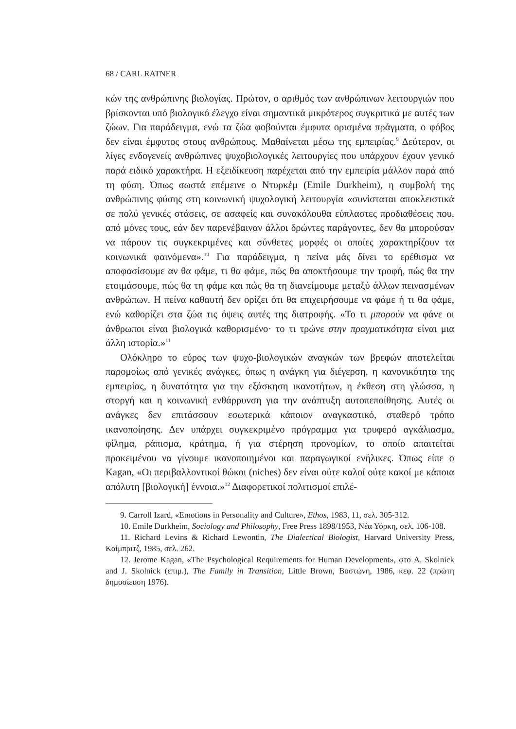68 / CARL RATNER
κών της ανθρώπινης βιολογίας. Πρώτον, ο αριθμός των ανθρώπινων λειτουργιών που βρίσκονται υπό βιολογικό έλεγχο είναι σημαντικά μικρότερος συγκριτικά με αυτές των ζώων. Για παράδειγμα, ενώ τα ζώα φοβούνται έμφυτα ορισμένα πράγματα, ο φόβος δεν είναι έμφυτος στους ανθρώπους. Μαθαίνεται μέσω της εμπειρίας.<sup>9</sup> Δεύτερον, οι λίγες ενδογενείς ανθρώπινες ψυχοβιολογικές λειτουργίες που υπάρχουν έχουν γενικό παρά ειδικό χαρακτήρα. Η εξειδίκευση παρέχεται από την εμπειρία μάλλον παρά από τη φύση. Όπως σωστά επέμεινε ο Ντυρκέμ (Emile Durkheim), η συμβολή της ανθρώπινης φύσης στη κοινωνική ψυχολογική λειτουργία «συνίσταται αποκλειστικά σε πολύ γενικές στάσεις, σε ασαφείς και συνακόλουθα εύπλαστες προδιαθέσεις που, από μόνες τους, εάν δεν παρενέβαιναν άλλοι δρώντες παράγοντες, δεν θα μπορούσαν να πάρουν τις συγκεκριμένες και σύνθετες μορφές οι οποίες χαρακτηρίζουν τα κοινωνικά φαινόμενα».<sup>10</sup> Για παράδειγμα, η πείνα μάς δίνει το ερέθισμα να αποφασίσουμε αν θα φάμε, τι θα φάμε, πώς θα αποκτήσουμε την τροφή, πώς θα την ετοιμάσουμε, πώς θα τη φάμε και πώς θα τη διανείμουμε μεταξύ άλλων πεινασμένων ανθρώπων. Η πείνα καθαυτή δεν ορίζει ότι θα επιχειρήσουμε να φάμε ή τι θα φάμε, ενώ καθορίζει στα ζώα τις όψεις αυτές της διατροφής. «Το τι μπορούν να φάνε οι άνθρωποι είναι βιολογικά καθορισμένο· το τι τρώνε στην πραγματικότητα είναι μια άλλη ιστορία.»<sup>11</sup>
Ολόκληρο το εύρος των ψυχο-βιολογικών αναγκών των βρεφών αποτελείται παρομοίως από γενικές ανάγκες, όπως η ανάγκη για διέγερση, η κανονικότητα της εμπειρίας, η δυνατότητα για την εξάσκηση ικανοτήτων, η έκθεση στη γλώσσα, η στοργή και η κοινωνική ενθάρρυνση για την ανάπτυξη αυτοπεποίθησης. Αυτές οι ανάγκες δεν επιτάσσουν εσωτερικά κάποιον αναγκαστικό, σταθερό τρόπο ικανοποίησης. Δεν υπάρχει συγκεκριμένο πρόγραμμα για τρυφερό αγκάλιασμα, φίλημα, ράπισμα, κράτημα, ή για στέρηση προνομίων, το οποίο απαιτείται προκειμένου να γίνουμε ικανοποιημένοι και παραγωγικοί ενήλικες. Όπως είπε ο Kagan, «Οι περιβαλλοντικοί θώκοι (niches) δεν είναι ούτε καλοί ούτε κακοί με κάποια απόλυτη [βιολογική] έννοια.»<sup>12</sup> Διαφορετικοί πολιτισμοί επιλέ-
9. Carroll Izard, «Emotions in Personality and Culture», Ethos, 1983, 11, σελ. 305-312.
10. Emile Durkheim, Sociology and Philosophy, Free Press 1898/1953, Νέα Υόρκη, σελ. 106-108.
11. Richard Levins & Richard Lewontin, The Dialectical Biologist, Harvard University Press, Καίμπριτζ, 1985, σελ. 262.
12. Jerome Kagan, «The Psychological Requirements for Human Development», στο A. Skolnick and J. Skolnick (επιμ.), The Family in Transition, Little Brown, Βοστώνη, 1986, κεφ. 22 (πρώτη δημοσίευση 1976).